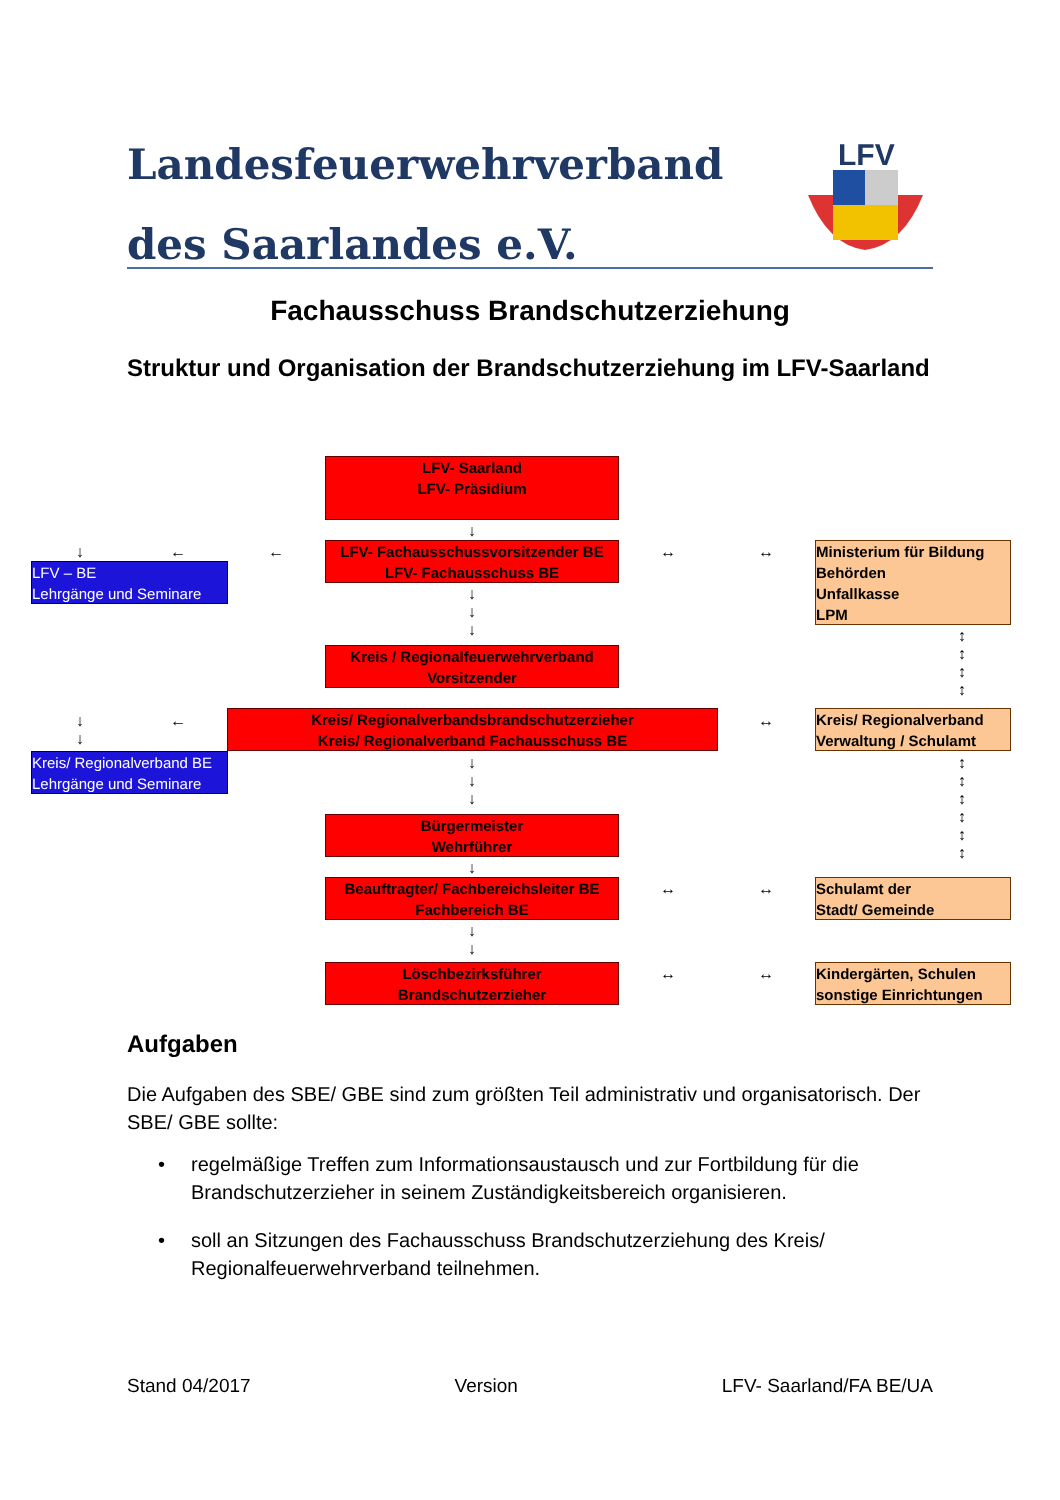Landesfeuerwehrverband
des Saarlandes e.V.
LFV
Fachausschuss Brandschutzerziehung
Struktur und Organisation der Brandschutzerziehung im LFV-Saarland
LFV- Saarland
LFV- Präsidium
LFV- Fachausschussvorsitzender BE
LFV- Fachausschuss BE
LFV – BE
Lehrgänge und Seminare
Ministerium für Bildung
Behörden
Unfallkasse
LPM
Kreis / Regionalfeuerwehrverband
Vorsitzender
Kreis/ Regionalverbandsbrandschutzerzieher
Kreis/ Regionalverband Fachausschuss BE
Kreis/ Regionalverband
Verwaltung / Schulamt
Kreis/ Regionalverband BE
Lehrgänge und Seminare
Bürgermeister
Wehrführer
Beauftragter/ Fachbereichsleiter BE
Fachbereich BE
Schulamt der
Stadt/ Gemeinde
Löschbezirksführer
Brandschutzerzieher
Kindergärten, Schulen
sonstige Einrichtungen
↓
↓
↓
↓
← ←
↓ ↔ ↔
↕
↕
↕
↕
←
↓
↓
↔
↓
↓
↓
↕
↕
↕
↕
↕
↕
↓
↔ ↔
↓
↓
↔ ↔
Aufgaben
Die Aufgaben des SBE/ GBE sind zum größten Teil administrativ und organisatorisch. Der SBE/ GBE sollte:
• regelmäßige Treffen zum Informationsaustausch und zur Fortbildung für die Brandschutzerzieher in seinem Zuständigkeitsbereich organisieren.
• soll an Sitzungen des Fachausschuss Brandschutzerziehung des Kreis/ Regionalfeuerwehrverband teilnehmen.
Stand 04/2017 Version LFV- Saarland/FA BE/UA